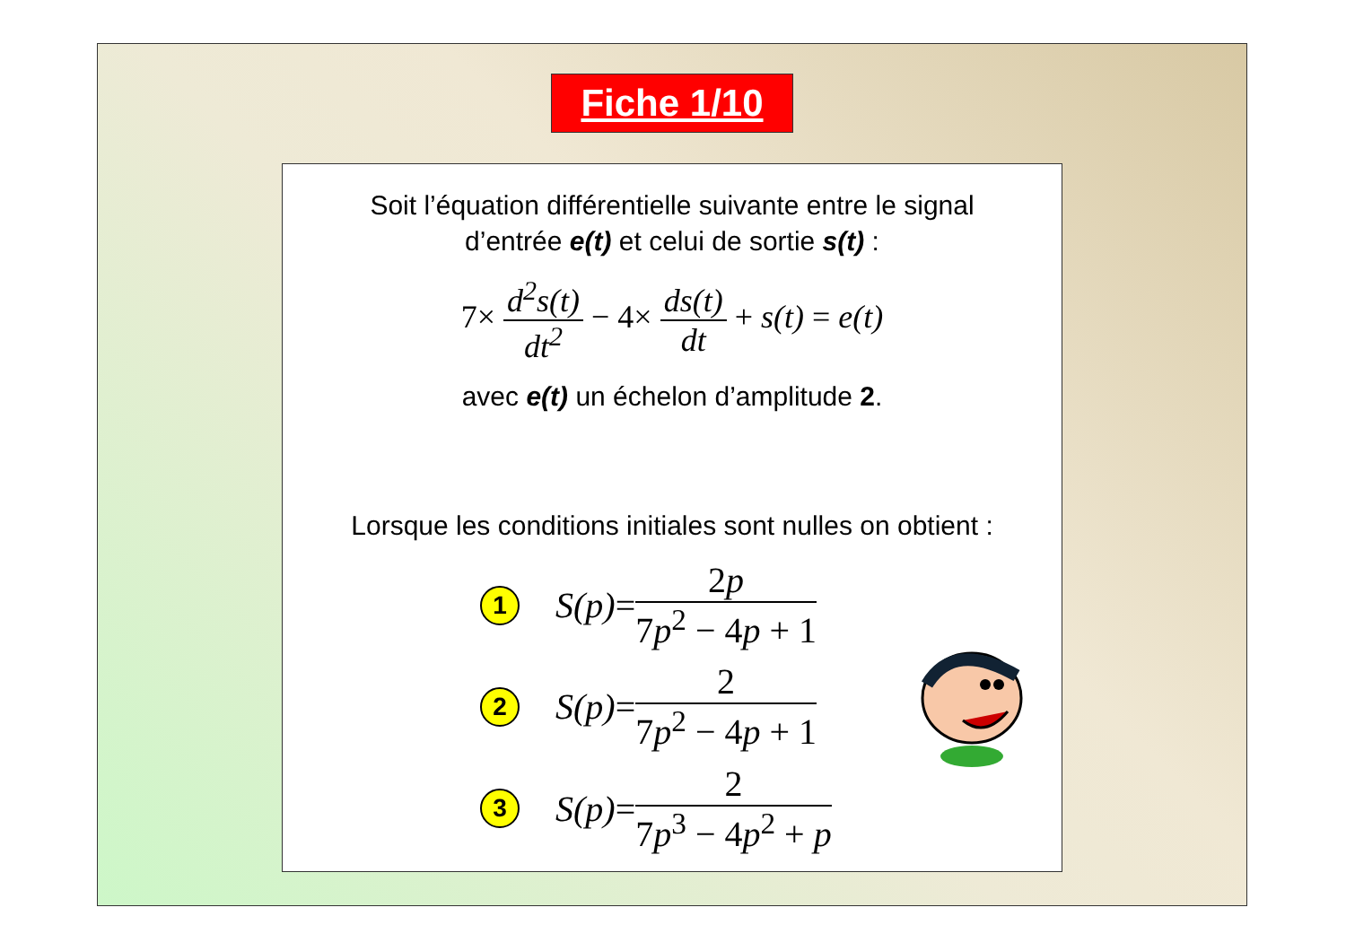Fiche 1/10
Soit l’équation différentielle suivante entre le signal
d’entrée e(t) et celui de sortie s(t) :
7× d<sup>2</sup>s(t) dt<sup>2</sup> − 4× ds(t) dt + s(t) = e(t)
avec e(t) un échelon d’amplitude 2.
Lorsque les conditions initiales sont nulles on obtient :
1
S(p) = 2p 7p<sup>2</sup> − 4p + 1
2
S(p) = 2 7p<sup>2</sup> − 4p + 1
3
S(p) = 2 7p<sup>3</sup> − 4p<sup>2</sup> + p